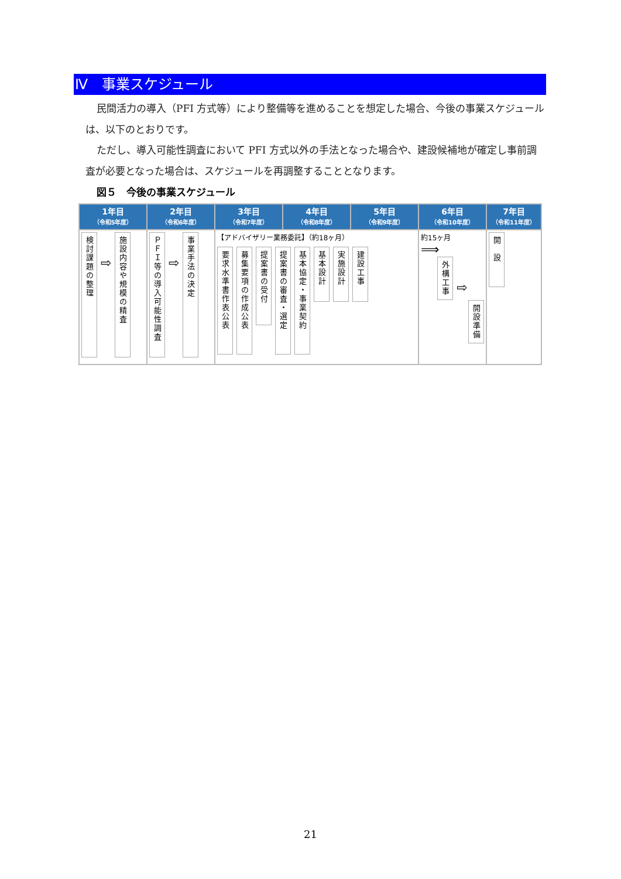Ⅳ　事業スケジュール
民間活力の導入（PFI 方式等）により整備等を進めることを想定した場合、今後の事業スケジュールは、以下のとおりです。
ただし、導入可能性調査において PFI 方式以外の手法となった場合や、建設候補地が確定し事前調査が必要となった場合は、スケジュールを再調整することとなります。
図５　今後の事業スケジュール
| 1年目 （令和5年度） | 2年目 （令和6年度） | 3年目 （令和7年度） | 4年目 （令和8年度） | 5年目 （令和9年度） | 6年目 （令和10年度） | 7年目 （令和11年度） |
| --- | --- | --- | --- | --- | --- | --- |
| 検討課題の整理 ⇨ 施設内容や規模の精査 | ＰＦＩ等の導入可能性調査 ⇨ 事業手法の決定 | 【アドバイザリー業務委託】（約18ヶ月） 要求水準書作表公表 募集要項の作成公表 提案書の受付 提案書の審査・選定 基本協定・事業契約 基本設計 実施設計 建設工事 | | | 約15ヶ月 ⟹ 外構工事 ⇨ 開設準備 | 開 設 |
21